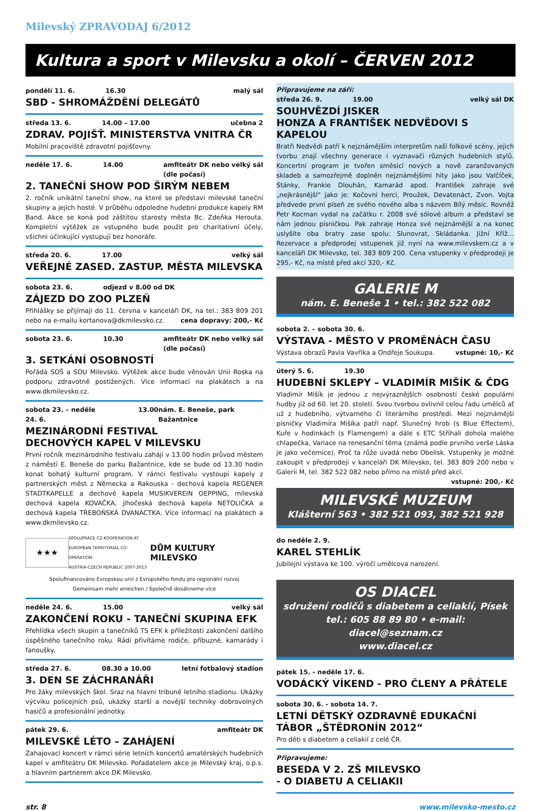Milevský ZPRAVODAJ 6/2012
Kultura a sport v Milevsku a okolí – ČERVEN 2012
pondělí 11. 6. 16.30 malý sál
SBD - SHROMÁŽDĚNÍ DELEGÁTŮ
středa 13. 6. 14.00 – 17.00 učebna 2
ZDRAV. POJIŠŤ. MINISTERSTVA VNITRA ČR
Mobilní pracoviště zdravotní pojišťovny.
neděle 17. 6. 14.00 amfiteátr DK nebo velký sál
(dle počasí)
2. TANEČNÍ SHOW POD ŠIRÝM NEBEM
2. ročník unikátní taneční show, na které se představí milevské taneční skupiny a jejich hosté. V průběhu odpoledne hudební produkce kapely RM Band. Akce se koná pod záštitou starosty města Bc. Zdeňka Herouta. Kompletní výtěžek ze vstupného bude použit pro charitativní účely, všichni účinkující vystupují bez honoráře.
středa 20. 6. 17.00 velký sál
VEŘEJNÉ ZASED. ZASTUP. MĚSTA MILEVSKA
sobota 23. 6. odjezd v 8.00 od DK
ZÁJEZD DO ZOO PLZEŇ
Přihlášky se přijímají do 11. června v kanceláři DK, na tel.: 383 809 201 nebo na e-mailu kortanova@dkmilevsko.cz. cena dopravy: 200,- Kč
sobota 23. 6. 10.30 amfiteátr DK nebo velký sál
(dle počasí)
3. SETKÁNÍ OSOBNOSTÍ
Pořádá SOŠ a SOU Milevsko. Výtěžek akce bude věnován Unii Roska na podporu zdravotně postižených. Více informací na plakátech a na www.dkmilevsko.cz.
sobota 23. – neděle 24. 6. 13.00 nám. E. Beneše, park Bažantnice
MEZINÁRODNÍ FESTIVAL
DECHOVÝCH KAPEL V MILEVSKU
První ročník mezinárodního festivalu zahájí v 13.00 hodin průvod městem z náměstí E. Beneše do parku Bažantnice, kde se bude od 13.30 hodin konat bohatý kulturní program. V rámci festivalu vystoupí kapely z partnerských měst z Německa a Rakouska - dechová kapela REGENER STADTKAPELLE a dechové kapela MUSIKVEREIN OEPPING, milevská dechová kapela KOVAČKA, jihočeská dechová kapela NETOLIČKA a dechová kapela TŘEBOŇSKÁ DVANÁCTKA. Více informací na plakátech a www.dkmilevsko.cz.
★★★
SPOLUPRÁCE CZ-KOOPERATION AT
EUROPEAN TERRITORIAL CO-OPERATION
AUSTRIA-CZECH REPUBLIC 2007-2013
DŮM KULTURY MILEVSKO
Spolufinancováno Evropskou unií z Evropského fondu pro regionální rozvoj
Gemeinsam mehr erreichen / Společně dosáhneme více
neděle 24. 6. 15.00 velký sál
ZAKONČENÍ ROKU - TANEČNÍ SKUPINA EFK
Přehlídka všech skupin a tanečníků TS EFK k příležitosti zakončení dalšího úspěšného tanečního roku. Rádi přivítáme rodiče, příbuzné, kamarády i fanoušky.
středa 27. 6. 08.30 a 10.00 letní fotbalový stadion
3. DEN SE ZÁCHRANÁŘI
Pro žáky milevských škol. Sraz na hlavní tribuně letního stadionu. Ukázky výcviku policejních psů, ukázky starší a novější techniky dobrovolných hasičů a profesionální jednotky.
pátek 29. 6. amfiteátr DK
MILEVSKÉ LÉTO – ZAHÁJENÍ
Zahajovací koncert v rámci série letních koncertů amatérských hudebních kapel v amfiteátru DK Milevsko. Pořadatelem akce je Milevský kraj, o.p.s. a hlavním partnerem akce DK Milevsko.
Připravujeme na září:
středa 26. 9. 19.00 velký sál DK
SOUHVĚZDÍ JISKER
HONZA A FRANTIŠEK NEDVĚDOVI S KAPELOU
Bratři Nedvědi patří k nejznámějším interpretům naší folkové scény, jejich tvorbu znají všechny generace i vyznavači různých hudebních stylů. Koncertní program je tvořen směsicí nových a nově zaranžovaných skladeb a samozřejmě doplněn nejznámějšími hity jako jsou Valčíček, Stánky, Frankie Dlouhán, Kamarád apod. František zahraje své „nejkrásnější“ jako je: Kočovní herci, Proužek, Devatenáct, Zvon. Vojta předvede první píseň ze svého nového alba s názvem Bílý měsíc. Rovněž Petr Kocman vydal na začátku r. 2008 své sólové album a představí se nám jednou písničkou. Pak zahraje Honza své nejznámější a na konec uslyšíte oba bratry zase spolu: Slunovrat, Skládanka. Jižní Kříž… Rezervace a předprodej vstupenek již nyní na www.milevskem.cz a v kanceláři DK Milevsko, tel. 383 809 200. Cena vstupenky v předprodeji je 295,- Kč, na místě před akcí 320,- Kč.
GALERIE M
nám. E. Beneše 1 • tel.: 382 522 082
sobota 2. – sobota 30. 6.
VÝSTAVA - MĚSTO V PROMĚNÁCH ČASU
Výstava obrazů Pavla Vavříka a Ondřeje Soukupa. vstupné: 10,- Kč
úterý 5. 6. 19.30
HUDEBNÍ SKLEPY – VLADIMÍR MIŠÍK & ČDG
Vladimír Mišík je jednou z nejvýraznějších osobností české populární hudby již od 60. let 20. století. Svou tvorbou ovlivnil celou řadu umělců ať už z hudebního, výtvarného či literárního prostředí. Mezi nejznámější písničky Vladimíra Mišíka patří např. Slunečný hrob (s Blue Effectem), Kuře v hodinkách (s Flamengem) a dále s ETC Stříhali dohola malého chlapečka, Variace na renesanční téma (známá podle prvního verše Láska je jako večernice), Proč ta růže uvadá nebo Obelisk. Vstupenky je možné zakoupit v předprodeji v kanceláři DK Milevsko, tel. 383 809 200 nebo v Galerii M, tel. 382 522 082 nebo přímo na místě před akcí. vstupné: 200,- Kč
MILEVSKÉ MUZEUM
Klášterní 563 • 382 521 093, 382 521 928
do neděle 2. 9.
KAREL STEHLÍK
Jubilejní výstava ke 100. výročí umělcova narození.
OS DIACEL
sdružení rodičů s diabetem a celiakií, Písek
tel.: 605 88 89 80 • e-mail: diacel@seznam.cz
www.diacel.cz
pátek 15. - neděle 17. 6.
VODÁCKÝ VÍKEND - PRO ČLENY A PŘÁTELE
sobota 30. 6. - sobota 14. 7.
LETNÍ DĚTSKÝ OZDRAVNĚ EDUKAČNÍ TÁBOR „ŠTĚDRONÍN 2012“
Pro děti s diabetem a celiakií z celé ČR.
Připravujeme:
BESEDA V 2. ZŠ MILEVSKO
- O DIABETU A CELIAKII
str. 8 www.milevsko-mesto.cz